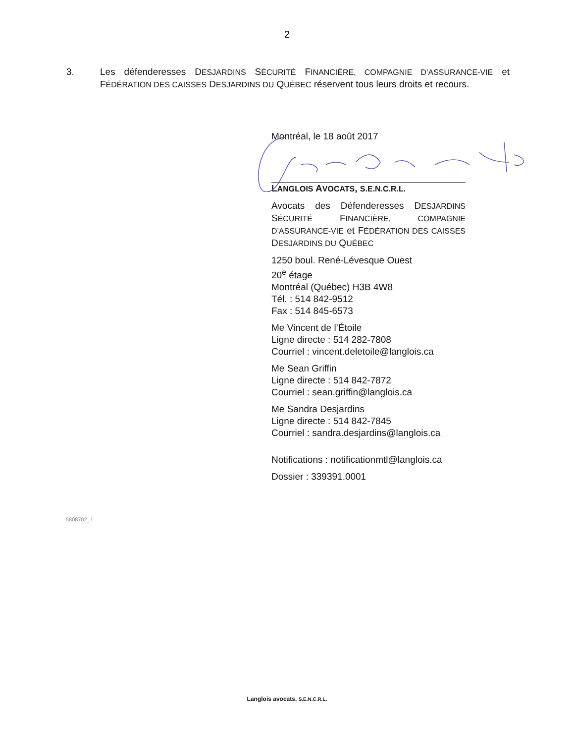2
3. Les défenderesses DESJARDINS SÉCURITÉ FINANCIÈRE, COMPAGNIE D’ASSURANCE-VIE et FÉDÉRATION DES CAISSES DESJARDINS DU QUÉBEC réservent tous leurs droits et recours.
Montréal, le 18 août 2017
LANGLOIS AVOCATS, S.E.N.C.R.L.
Avocats des Défenderesses DESJARDINS SÉCURITÉ FINANCIÈRE, COMPAGNIE D’ASSURANCE-VIE et FÉDÉRATION DES CAISSES DESJARDINS DU QUÉBEC
1250 boul. René-Lévesque Ouest
20<sup>e</sup> étage
Montréal (Québec) H3B 4W8
Tél. : 514 842-9512
Fax : 514 845-6573
Me Vincent de l’Étoile
Ligne directe : 514 282-7808
Courriel : vincent.deletoile@langlois.ca
Me Sean Griffin
Ligne directe : 514 842-7872
Courriel : sean.griffin@langlois.ca
Me Sandra Desjardins
Ligne directe : 514 842-7845
Courriel : sandra.desjardins@langlois.ca
Notifications : notificationmtl@langlois.ca
Dossier : 339391.0001
5808702_1
Langlois avocats, S.E.N.C.R.L.